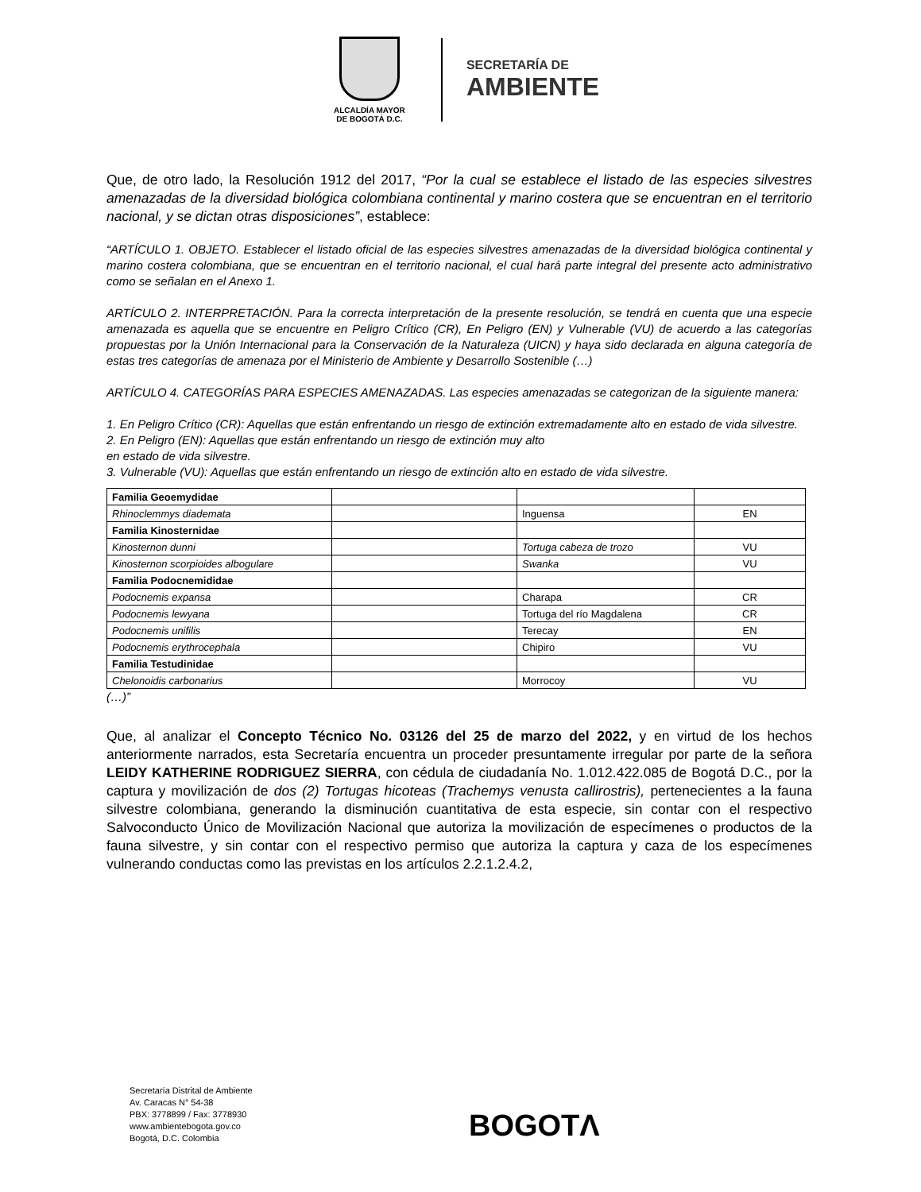ALCALDÍA MAYOR
DE BOGOTÁ D.C.
SECRETARÍA DE
AMBIENTE
Que, de otro lado, la Resolución 1912 del 2017, “Por la cual se establece el listado de las especies silvestres amenazadas de la diversidad biológica colombiana continental y marino costera que se encuentran en el territorio nacional, y se dictan otras disposiciones”, establece:
“ARTÍCULO 1. OBJETO. Establecer el listado oficial de las especies silvestres amenazadas de la diversidad biológica continental y marino costera colombiana, que se encuentran en el territorio nacional, el cual hará parte integral del presente acto administrativo como se señalan en el Anexo 1.
ARTÍCULO 2. INTERPRETACIÓN. Para la correcta interpretación de la presente resolución, se tendrá en cuenta que una especie amenazada es aquella que se encuentre en Peligro Crítico (CR), En Peligro (EN) y Vulnerable (VU) de acuerdo a las categorías propuestas por la Unión Internacional para la Conservación de la Naturaleza (UICN) y haya sido declarada en alguna categoría de estas tres categorías de amenaza por el Ministerio de Ambiente y Desarrollo Sostenible (…)
ARTÍCULO 4. CATEGORÍAS PARA ESPECIES AMENAZADAS. Las especies amenazadas se categorizan de la siguiente manera:
1. En Peligro Crítico (CR): Aquellas que están enfrentando un riesgo de extinción extremadamente alto en estado de vida silvestre.
2. En Peligro (EN): Aquellas que están enfrentando un riesgo de extinción muy alto
en estado de vida silvestre.
3. Vulnerable (VU): Aquellas que están enfrentando un riesgo de extinción alto en estado de vida silvestre.
| Familia Geoemydidae | | | |
| Rhinoclemmys diademata | | Inguensa | EN |
| Familia Kinosternidae | | | |
| Kinosternon dunni | | Tortuga cabeza de trozo | VU |
| Kinosternon scorpioides albogulare | | Swanka | VU |
| Familia Podocnemididae | | | |
| Podocnemis expansa | | Charapa | CR |
| Podocnemis lewyana | | Tortuga del río Magdalena | CR |
| Podocnemis unifilis | | Terecay | EN |
| Podocnemis erythrocephala | | Chipiro | VU |
| Familia Testudinidae | | | |
| Chelonoidis carbonarius | | Morrocoy | VU |
(…)”
Que, al analizar el Concepto Técnico No. 03126 del 25 de marzo del 2022, y en virtud de los hechos anteriormente narrados, esta Secretaría encuentra un proceder presuntamente irregular por parte de la señora LEIDY KATHERINE RODRIGUEZ SIERRA, con cédula de ciudadanía No. 1.012.422.085 de Bogotá D.C., por la captura y movilización de dos (2) Tortugas hicoteas (Trachemys venusta callirostris), pertenecientes a la fauna silvestre colombiana, generando la disminución cuantitativa de esta especie, sin contar con el respectivo Salvoconducto Único de Movilización Nacional que autoriza la movilización de especímenes o productos de la fauna silvestre, y sin contar con el respectivo permiso que autoriza la captura y caza de los especímenes vulnerando conductas como las previstas en los artículos 2.2.1.2.4.2,
Secretaría Distrital de Ambiente
Av. Caracas N° 54-38
PBX: 3778899 / Fax: 3778930
www.ambientebogota.gov.co
Bogotá, D.C. Colombia
BOGOTΛ